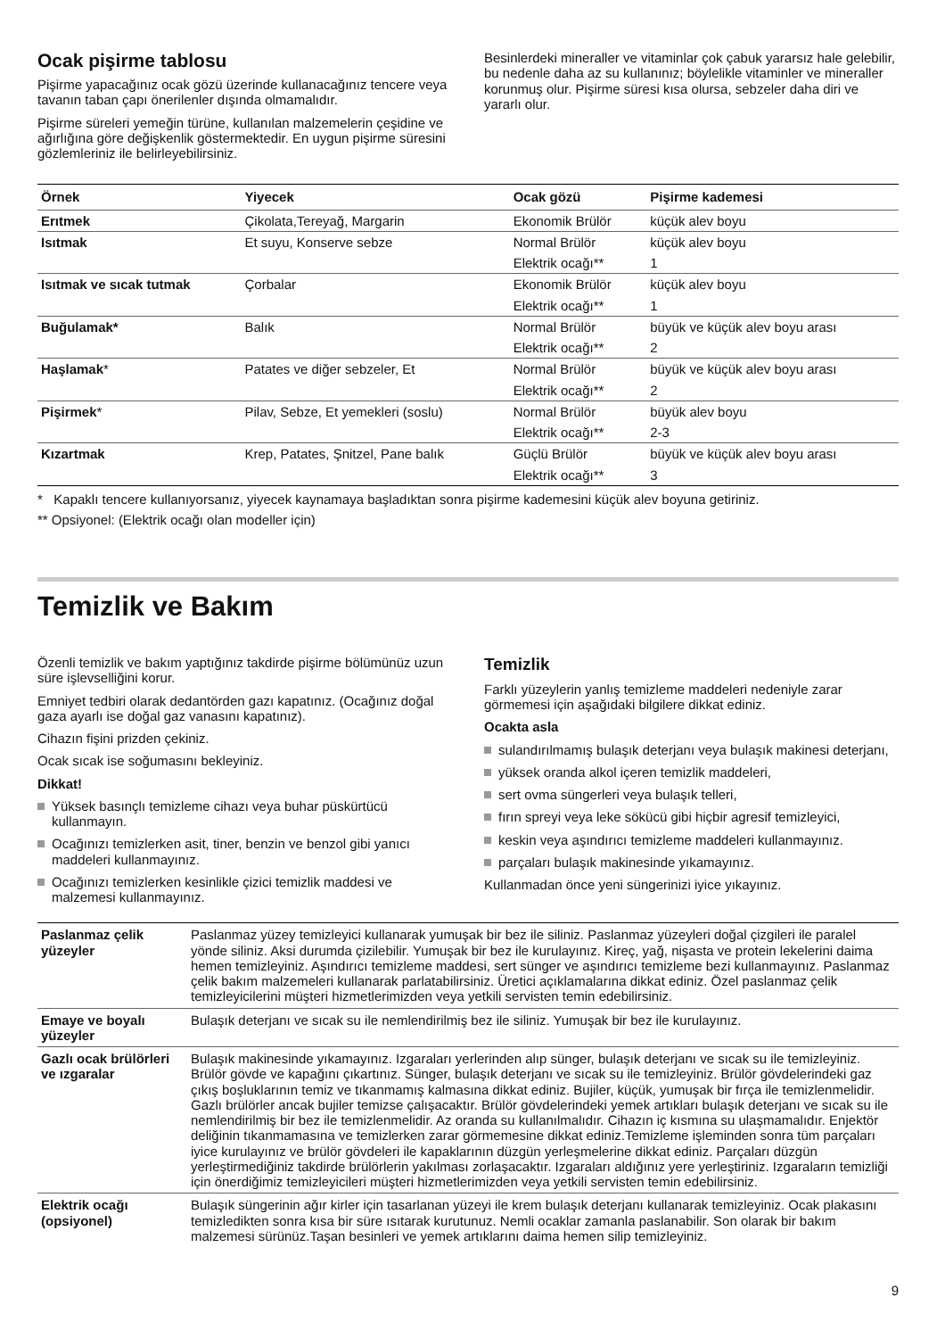Ocak pişirme tablosu
Pişirme yapacağınız ocak gözü üzerinde kullanacağınız tencere veya tavanın taban çapı önerilenler dışında olmamalıdır.
Pişirme süreleri yemeğin türüne, kullanılan malzemelerin çeşidine ve ağırlığına göre değişkenlik göstermektedir. En uygun pişirme süresini gözlemleriniz ile belirleyebilirsiniz.
Besinlerdeki mineraller ve vitaminlar çok çabuk yararsız hale gelebilir, bu nedenle daha az su kullanınız; böylelikle vitaminler ve mineraller korunmuş olur. Pişirme süresi kısa olursa, sebzeler daha diri ve yararlı olur.
| Örnek | Yiyecek | Ocak gözü | Pişirme kademesi |
| --- | --- | --- | --- |
| Erıtmek | Çikolata,Tereyağ, Margarin | Ekonomik Brülör | küçük alev boyu |
| Isıtmak | Et suyu, Konserve sebze | Normal Brülör | küçük alev boyu |
| | | Elektrik ocağı** | 1 |
| Isıtmak ve sıcak tutmak | Çorbalar | Ekonomik Brülör | küçük alev boyu |
| | | Elektrik ocağı** | 1 |
| Buğulamak* | Balık | Normal Brülör | büyük ve küçük alev boyu arası |
| | | Elektrik ocağı** | 2 |
| Haşlamak * | Patates ve diğer sebzeler, Et | Normal Brülör | büyük ve küçük alev boyu arası |
| | | Elektrik ocağı** | 2 |
| Pişirmek * | Pilav, Sebze, Et yemekleri (soslu) | Normal Brülör | büyük alev boyu |
| | | Elektrik ocağı** | 2-3 |
| Kızartmak | Krep, Patates, Şnitzel, Pane balık | Güçlü Brülör | büyük ve küçük alev boyu arası |
| | | Elektrik ocağı** | 3 |
* Kapaklı tencere kullanıyorsanız, yiyecek kaynamaya başladıktan sonra pişirme kademesini küçük alev boyuna getiriniz.
** Opsiyonel: (Elektrik ocağı olan modeller için)
Temizlik ve Bakım
Özenli temizlik ve bakım yaptığınız takdirde pişirme bölümünüz uzun süre işlevselliğini korur.
Emniyet tedbiri olarak dedantörden gazı kapatınız. (Ocağınız doğal gaza ayarlı ise doğal gaz vanasını kapatınız).
Cihazın fişini prizden çekiniz.
Ocak sıcak ise soğumasını bekleyiniz.
Dikkat!
Yüksek basınçlı temizleme cihazı veya buhar püskürtücü kullanmayın.
Ocağınızı temizlerken asit, tiner, benzin ve benzol gibi yanıcı maddeleri kullanmayınız.
Ocağınızı temizlerken kesinlikle çizici temizlik maddesi ve malzemesi kullanmayınız.
Temizlik
Farklı yüzeylerin yanlış temizleme maddeleri nedeniyle zarar görmemesi için aşağıdaki bilgilere dikkat ediniz.
Ocakta asla
sulandırılmamış bulaşık deterjanı veya bulaşık makinesi deterjanı,
yüksek oranda alkol içeren temizlik maddeleri,
sert ovma süngerleri veya bulaşık telleri,
fırın spreyi veya leke sökücü gibi hiçbir agresif temizleyici,
keskin veya aşındırıcı temizleme maddeleri kullanmayınız.
parçaları bulaşık makinesinde yıkamayınız.
Kullanmadan önce yeni süngerinizi iyice yıkayınız.
| Paslanmaz çelik yüzeyler | Paslanmaz yüzey temizleyici kullanarak yumuşak bir bez ile siliniz. Paslanmaz yüzeyleri doğal çizgileri ile paralel yönde siliniz. Aksi durumda çizilebilir. Yumuşak bir bez ile kurulayınız. Kireç, yağ, nişasta ve protein lekelerini daima hemen temizleyiniz. Aşındırıcı temizleme maddesi, sert sünger ve aşındırıcı temizleme bezi kullanmayınız. Paslanmaz çelik bakım malzemeleri kullanarak parlatabilirsiniz. Üretici açıklamalarına dikkat ediniz. Özel paslanmaz çelik temizleyicilerini müşteri hizmetlerimizden veya yetkili servisten temin edebilirsiniz. |
| Emaye ve boyalı yüzeyler | Bulaşık deterjanı ve sıcak su ile nemlendirilmiş bez ile siliniz. Yumuşak bir bez ile kurulayınız. |
| Gazlı ocak brülörleri ve ızgaralar | Bulaşık makinesinde yıkamayınız. Izgaraları yerlerinden alıp sünger, bulaşık deterjanı ve sıcak su ile temizleyiniz. Brülör gövde ve kapağını çıkartınız. Sünger, bulaşık deterjanı ve sıcak su ile temizleyiniz. Brülör gövdelerindeki gaz çıkış boşluklarının temiz ve tıkanmamış kalmasına dikkat ediniz. Bujiler, küçük, yumuşak bir fırça ile temizlenmelidir. Gazlı brülörler ancak bujiler temizse çalışacaktır. Brülör gövdelerindeki yemek artıkları bulaşık deterjanı ve sıcak su ile nemlendirilmiş bir bez ile temizlenmelidir. Az oranda su kullanılmalıdır. Cihazın iç kısmına su ulaşmamalıdır. Enjektör deliğinin tıkanmamasına ve temizlerken zarar görmemesine dikkat ediniz.Temizleme işleminden sonra tüm parçaları iyice kurulayınız ve brülör gövdeleri ile kapaklarının düzgün yerleşmelerine dikkat ediniz. Parçaları düzgün yerleştirmediğiniz takdirde brülörlerin yakılması zorlaşacaktır. Izgaraları aldığınız yere yerleştiriniz. Izgaraların temizliği için önerdiğimiz temizleyicileri müşteri hizmetlerimizden veya yetkili servisten temin edebilirsiniz. |
| Elektrik ocağı (opsiyonel) | Bulaşık süngerinin ağır kirler için tasarlanan yüzeyi ile krem bulaşık deterjanı kullanarak temizleyiniz. Ocak plakasını temizledikten sonra kısa bir süre ısıtarak kurutunuz. Nemli ocaklar zamanla paslanabilir. Son olarak bir bakım malzemesi sürünüz.Taşan besinleri ve yemek artıklarını daima hemen silip temizleyiniz. |
9